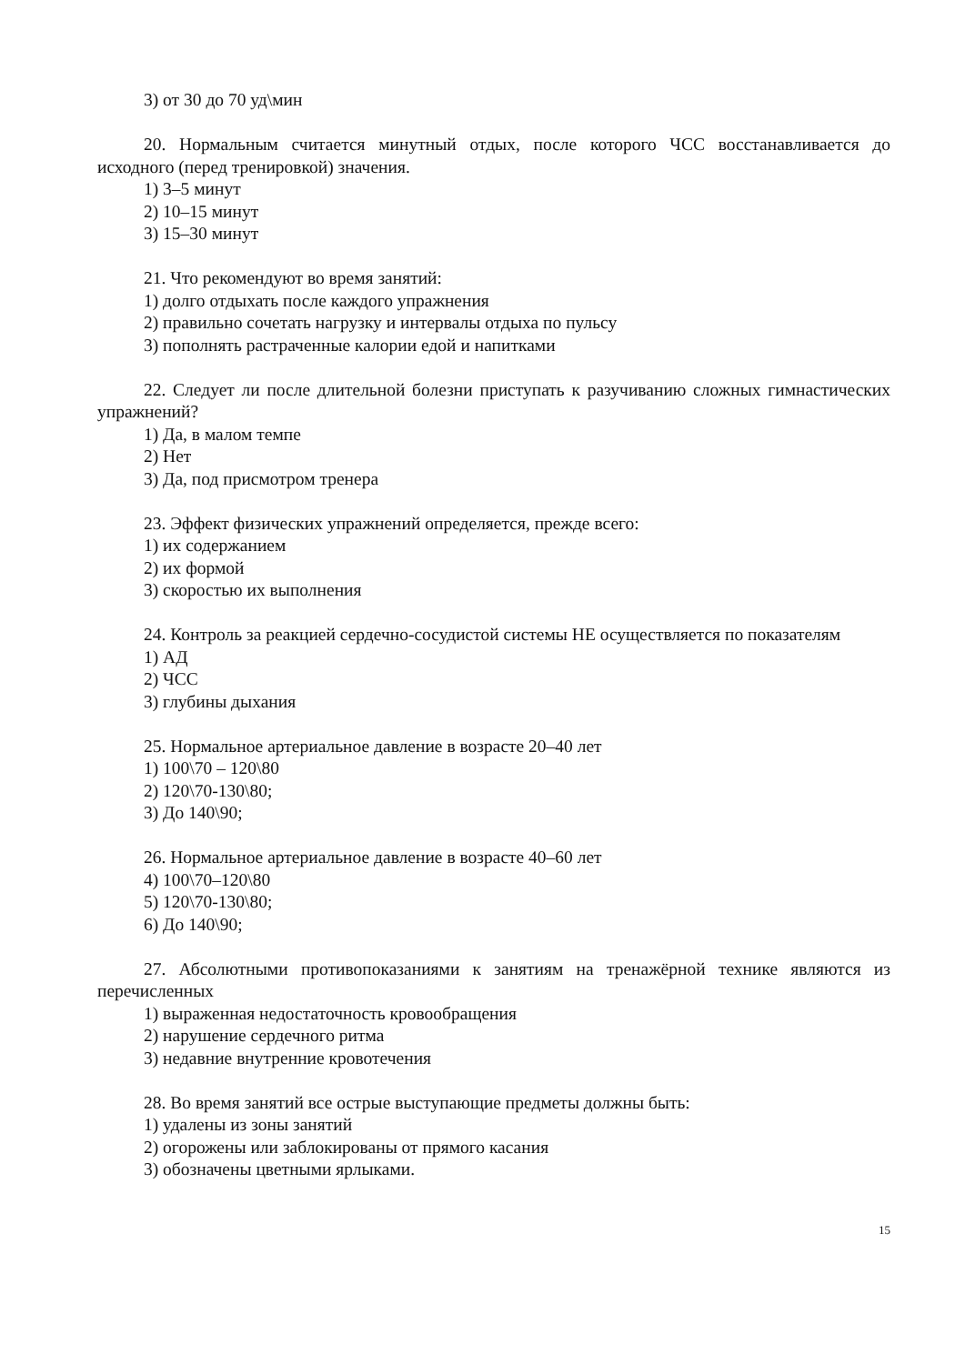3) от 30 до 70 уд\мин
20. Нормальным считается минутный отдых, после которого ЧСС восстанавливается до исходного (перед тренировкой) значения.
1) 3–5 минут
2) 10–15 минут
3) 15–30 минут
21. Что рекомендуют во время занятий:
1) долго отдыхать после каждого упражнения
2) правильно сочетать нагрузку и интервалы отдыха по пульсу
3) пополнять растраченные калории едой и напитками
22. Следует ли после длительной болезни приступать к разучиванию сложных гимнастических упражнений?
1) Да, в малом темпе
2) Нет
3) Да, под присмотром тренера
23. Эффект физических упражнений определяется, прежде всего:
1) их содержанием
2) их формой
3) скоростью их выполнения
24. Контроль за реакцией сердечно-сосудистой системы НЕ осуществляется по показателям
1) АД
2) ЧСС
3) глубины дыхания
25. Нормальное артериальное давление в возрасте 20–40 лет
1) 100\70 – 120\80
2) 120\70-130\80;
3) До 140\90;
26. Нормальное артериальное давление в возрасте 40–60 лет
4) 100\70–120\80
5) 120\70-130\80;
6) До 140\90;
27. Абсолютными противопоказаниями к занятиям на тренажёрной технике являются из перечисленных
1) выраженная недостаточность кровообращения
2) нарушение сердечного ритма
3) недавние внутренние кровотечения
28. Во время занятий все острые выступающие предметы должны быть:
1) удалены из зоны занятий
2) огорожены или заблокированы от прямого касания
3) обозначены цветными ярлыками.
15